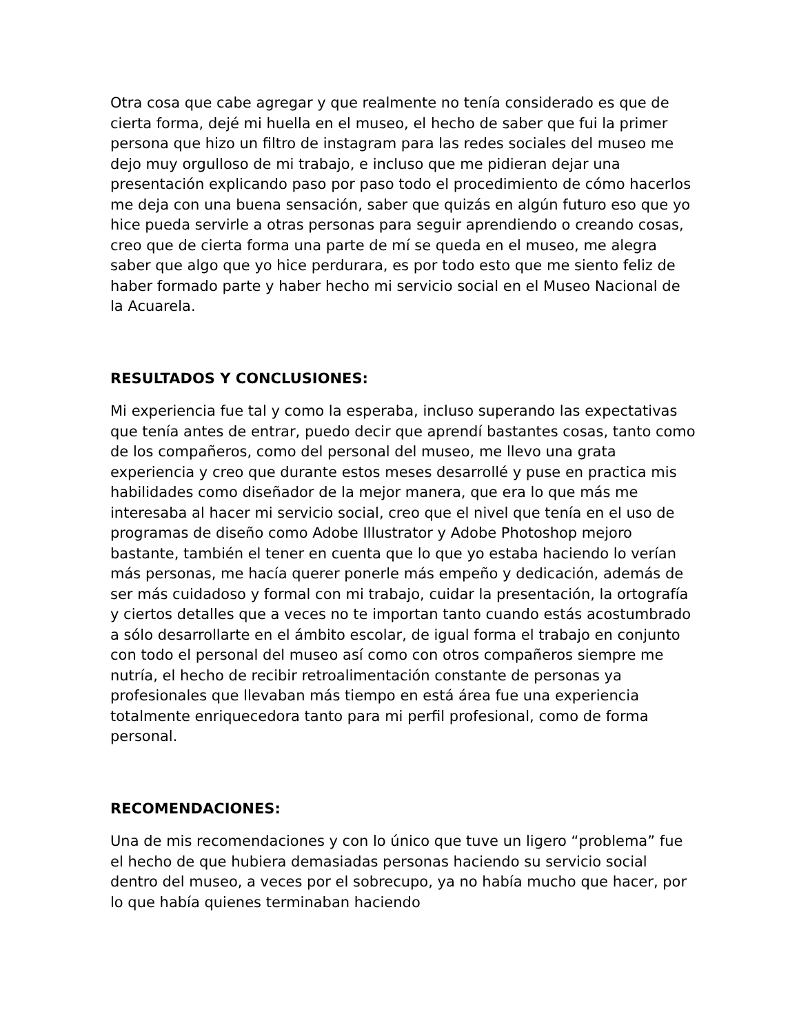Otra cosa que cabe agregar y que realmente no tenía considerado es que de cierta forma, dejé mi huella en el museo, el hecho de saber que fui la primer persona que hizo un filtro de instagram para las redes sociales del museo me dejo muy orgulloso de mi trabajo, e incluso que me pidieran dejar una presentación explicando paso por paso todo el procedimiento de cómo hacerlos me deja con una buena sensación, saber que quizás en algún futuro eso que yo hice pueda servirle a otras personas para seguir aprendiendo o creando cosas, creo que de cierta forma una parte de mí se queda en el museo, me alegra saber que algo que yo hice perdurara, es por todo esto que me siento feliz de haber formado parte y haber hecho mi servicio social en el Museo Nacional de la Acuarela.
RESULTADOS Y CONCLUSIONES:
Mi experiencia fue tal y como la esperaba, incluso superando las expectativas que tenía antes de entrar, puedo decir que aprendí bastantes cosas, tanto como de los compañeros, como del personal del museo, me llevo una grata experiencia y creo que durante estos meses desarrollé y puse en practica mis habilidades como diseñador de la mejor manera, que era lo que más me interesaba al hacer mi servicio social, creo que el nivel que tenía en el uso de programas de diseño como Adobe Illustrator y Adobe Photoshop mejoro bastante, también el tener en cuenta que lo que yo estaba haciendo lo verían más personas, me hacía querer ponerle más empeño y dedicación, además de ser más cuidadoso y formal con mi trabajo, cuidar la presentación, la ortografía y ciertos detalles que a veces no te importan tanto cuando estás acostumbrado a sólo desarrollarte en el ámbito escolar, de igual forma el trabajo en conjunto con todo el personal del museo así como con otros compañeros siempre me nutría, el hecho de recibir retroalimentación constante de personas ya profesionales que llevaban más tiempo en está área fue una experiencia totalmente enriquecedora tanto para mi perfil profesional, como de forma personal.
RECOMENDACIONES:
Una de mis recomendaciones y con lo único que tuve un ligero “problema” fue el hecho de que hubiera demasiadas personas haciendo su servicio social dentro del museo, a veces por el sobrecupo, ya no había mucho que hacer, por lo que había quienes terminaban haciendo